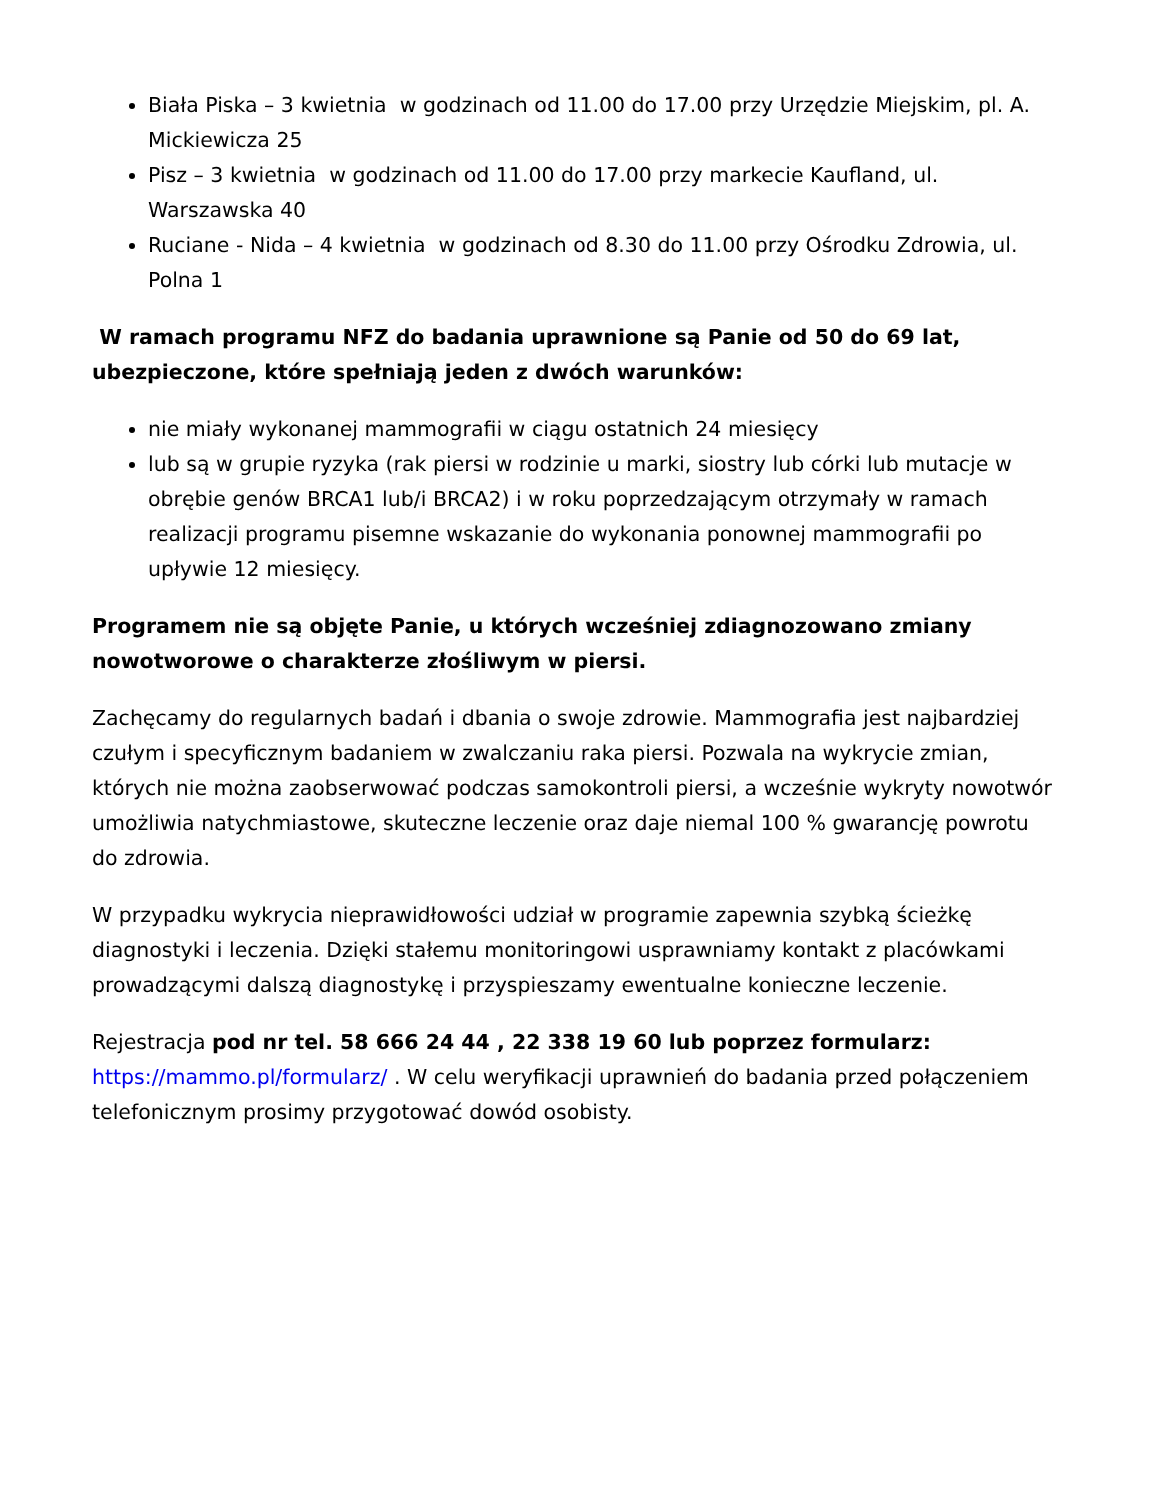Biała Piska – 3 kwietnia w godzinach od 11.00 do 17.00 przy Urzędzie Miejskim, pl. A. Mickiewicza 25
Pisz – 3 kwietnia w godzinach od 11.00 do 17.00 przy markecie Kaufland, ul. Warszawska 40
Ruciane - Nida – 4 kwietnia w godzinach od 8.30 do 11.00 przy Ośrodku Zdrowia, ul. Polna 1
W ramach programu NFZ do badania uprawnione są Panie od 50 do 69 lat, ubezpieczone, które spełniają jeden z dwóch warunków:
nie miały wykonanej mammografii w ciągu ostatnich 24 miesięcy
lub są w grupie ryzyka (rak piersi w rodzinie u marki, siostry lub córki lub mutacje w obrębie genów BRCA1 lub/i BRCA2) i w roku poprzedzającym otrzymały w ramach realizacji programu pisemne wskazanie do wykonania ponownej mammografii po upływie 12 miesięcy.
Programem nie są objęte Panie, u których wcześniej zdiagnozowano zmiany nowotworowe o charakterze złośliwym w piersi.
Zachęcamy do regularnych badań i dbania o swoje zdrowie. Mammografia jest najbardziej czułym i specyficznym badaniem w zwalczaniu raka piersi. Pozwala na wykrycie zmian, których nie można zaobserwować podczas samokontroli piersi, a wcześnie wykryty nowotwór umożliwia natychmiastowe, skuteczne leczenie oraz daje niemal 100 % gwarancję powrotu do zdrowia.
W przypadku wykrycia nieprawidłowości udział w programie zapewnia szybką ścieżkę diagnostyki i leczenia. Dzięki stałemu monitoringowi usprawniamy kontakt z placówkami prowadzącymi dalszą diagnostykę i przyspieszamy ewentualne konieczne leczenie.
Rejestracja pod nr tel. 58 666 24 44 , 22 338 19 60 lub poprzez formularz: https://mammo.pl/formularz/ . W celu weryfikacji uprawnień do badania przed połączeniem telefonicznym prosimy przygotować dowód osobisty.